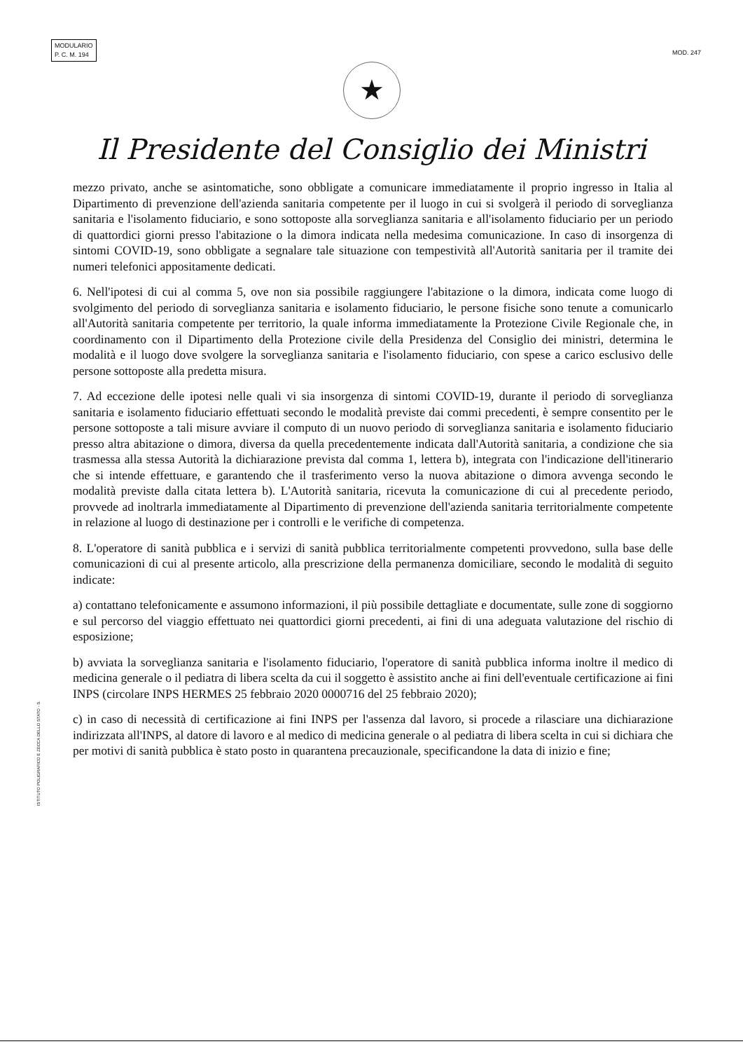MODULARIO
P. C. M. 194
MOD. 247
★
Il Presidente del Consiglio dei Ministri
mezzo privato, anche se asintomatiche, sono obbligate a comunicare immediatamente il proprio ingresso in Italia al Dipartimento di prevenzione dell'azienda sanitaria competente per il luogo in cui si svolgerà il periodo di sorveglianza sanitaria e l'isolamento fiduciario, e sono sottoposte alla sorveglianza sanitaria e all'isolamento fiduciario per un periodo di quattordici giorni presso l'abitazione o la dimora indicata nella medesima comunicazione. In caso di insorgenza di sintomi COVID-19, sono obbligate a segnalare tale situazione con tempestività all'Autorità sanitaria per il tramite dei numeri telefonici appositamente dedicati.
6. Nell'ipotesi di cui al comma 5, ove non sia possibile raggiungere l'abitazione o la dimora, indicata come luogo di svolgimento del periodo di sorveglianza sanitaria e isolamento fiduciario, le persone fisiche sono tenute a comunicarlo all'Autorità sanitaria competente per territorio, la quale informa immediatamente la Protezione Civile Regionale che, in coordinamento con il Dipartimento della Protezione civile della Presidenza del Consiglio dei ministri, determina le modalità e il luogo dove svolgere la sorveglianza sanitaria e l'isolamento fiduciario, con spese a carico esclusivo delle persone sottoposte alla predetta misura.
7. Ad eccezione delle ipotesi nelle quali vi sia insorgenza di sintomi COVID-19, durante il periodo di sorveglianza sanitaria e isolamento fiduciario effettuati secondo le modalità previste dai commi precedenti, è sempre consentito per le persone sottoposte a tali misure avviare il computo di un nuovo periodo di sorveglianza sanitaria e isolamento fiduciario presso altra abitazione o dimora, diversa da quella precedentemente indicata dall'Autorità sanitaria, a condizione che sia trasmessa alla stessa Autorità la dichiarazione prevista dal comma 1, lettera b), integrata con l'indicazione dell'itinerario che si intende effettuare, e garantendo che il trasferimento verso la nuova abitazione o dimora avvenga secondo le modalità previste dalla citata lettera b). L'Autorità sanitaria, ricevuta la comunicazione di cui al precedente periodo, provvede ad inoltrarla immediatamente al Dipartimento di prevenzione dell'azienda sanitaria territorialmente competente in relazione al luogo di destinazione per i controlli e le verifiche di competenza.
8. L'operatore di sanità pubblica e i servizi di sanità pubblica territorialmente competenti provvedono, sulla base delle comunicazioni di cui al presente articolo, alla prescrizione della permanenza domiciliare, secondo le modalità di seguito indicate:
a) contattano telefonicamente e assumono informazioni, il più possibile dettagliate e documentate, sulle zone di soggiorno e sul percorso del viaggio effettuato nei quattordici giorni precedenti, ai fini di una adeguata valutazione del rischio di esposizione;
b) avviata la sorveglianza sanitaria e l'isolamento fiduciario, l'operatore di sanità pubblica informa inoltre il medico di medicina generale o il pediatra di libera scelta da cui il soggetto è assistito anche ai fini dell'eventuale certificazione ai fini INPS (circolare INPS HERMES 25 febbraio 2020 0000716 del 25 febbraio 2020);
c) in caso di necessità di certificazione ai fini INPS per l'assenza dal lavoro, si procede a rilasciare una dichiarazione indirizzata all'INPS, al datore di lavoro e al medico di medicina generale o al pediatra di libera scelta in cui si dichiara che per motivi di sanità pubblica è stato posto in quarantena precauzionale, specificandone la data di inizio e fine;
ISTITUTO POLIGRAFICO E ZECCA DELLO STATO - S.